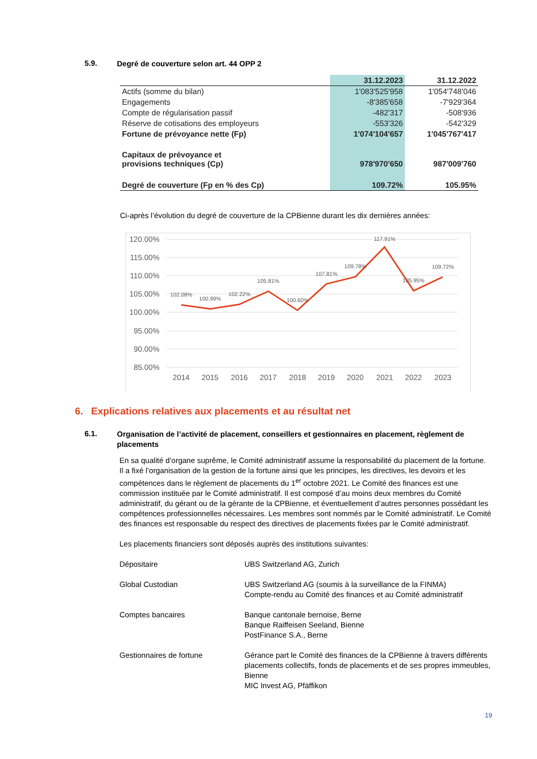5.9. Degré de couverture selon art. 44 OPP 2
| | 31.12.2023 | 31.12.2022 |
| --- | --- | --- |
| Actifs (somme du bilan) | 1'083'525'958 | 1'054'748'046 |
| Engagements | -8'385'658 | -7'929'364 |
| Compte de régularisation passif | -482'317 | -508'936 |
| Réserve de cotisations des employeurs | -553'326 | -542'329 |
| Fortune de prévoyance nette (Fp) | 1'074'104'657 | 1'045'767'417 |
| Capitaux de prévoyance et provisions techniques (Cp) | 978'970'650 | 987'009'760 |
| Degré de couverture (Fp en % des Cp) | 109.72% | 105.95% |
Ci-après l’évolution du degré de couverture de la CPBienne durant les dix dernières années:
120.00%
115.00%
110.00%
105.00%
100.00%
95.00%
90.00%
85.00%
2014
2015
2016
2017
2018
2019
2020
2021
2022
2023
102.08%
100.99%
102.22%
105.81%
100.60%
107.81%
109.78%
117.91%
105.95%
109.72%
6. Explications relatives aux placements et au résultat net
6.1. Organisation de l’activité de placement, conseillers et gestionnaires en placement, règlement de placements
En sa qualité d’organe suprême, le Comité administratif assume la responsabilité du placement de la fortune. Il a fixé l’organisation de la gestion de la fortune ainsi que les principes, les directives, les devoirs et les compétences dans le règlement de placements du 1<sup>er</sup> octobre 2021. Le Comité des finances est une commission instituée par le Comité administratif. Il est composé d’au moins deux membres du Comité administratif, du gérant ou de la gérante de la CPBienne, et éventuellement d’autres personnes possédant les compétences professionnelles nécessaires. Les membres sont nommés par le Comité administratif. Le Comité des finances est responsable du respect des directives de placements fixées par le Comité administratif.
Les placements financiers sont déposés auprès des institutions suivantes:
| Dépositaire | UBS Switzerland AG, Zurich |
| Global Custodian | UBS Switzerland AG (soumis à la surveillance de la FINMA) Compte-rendu au Comité des finances et au Comité administratif |
| Comptes bancaires | Banque cantonale bernoise, Berne Banque Raiffeisen Seeland, Bienne PostFinance S.A., Berne |
| Gestionnaires de fortune | Gérance part le Comité des finances de la CPBienne à travers différents placements collectifs, fonds de placements et de ses propres immeubles, Bienne MIC Invest AG, Pfäffikon |
19